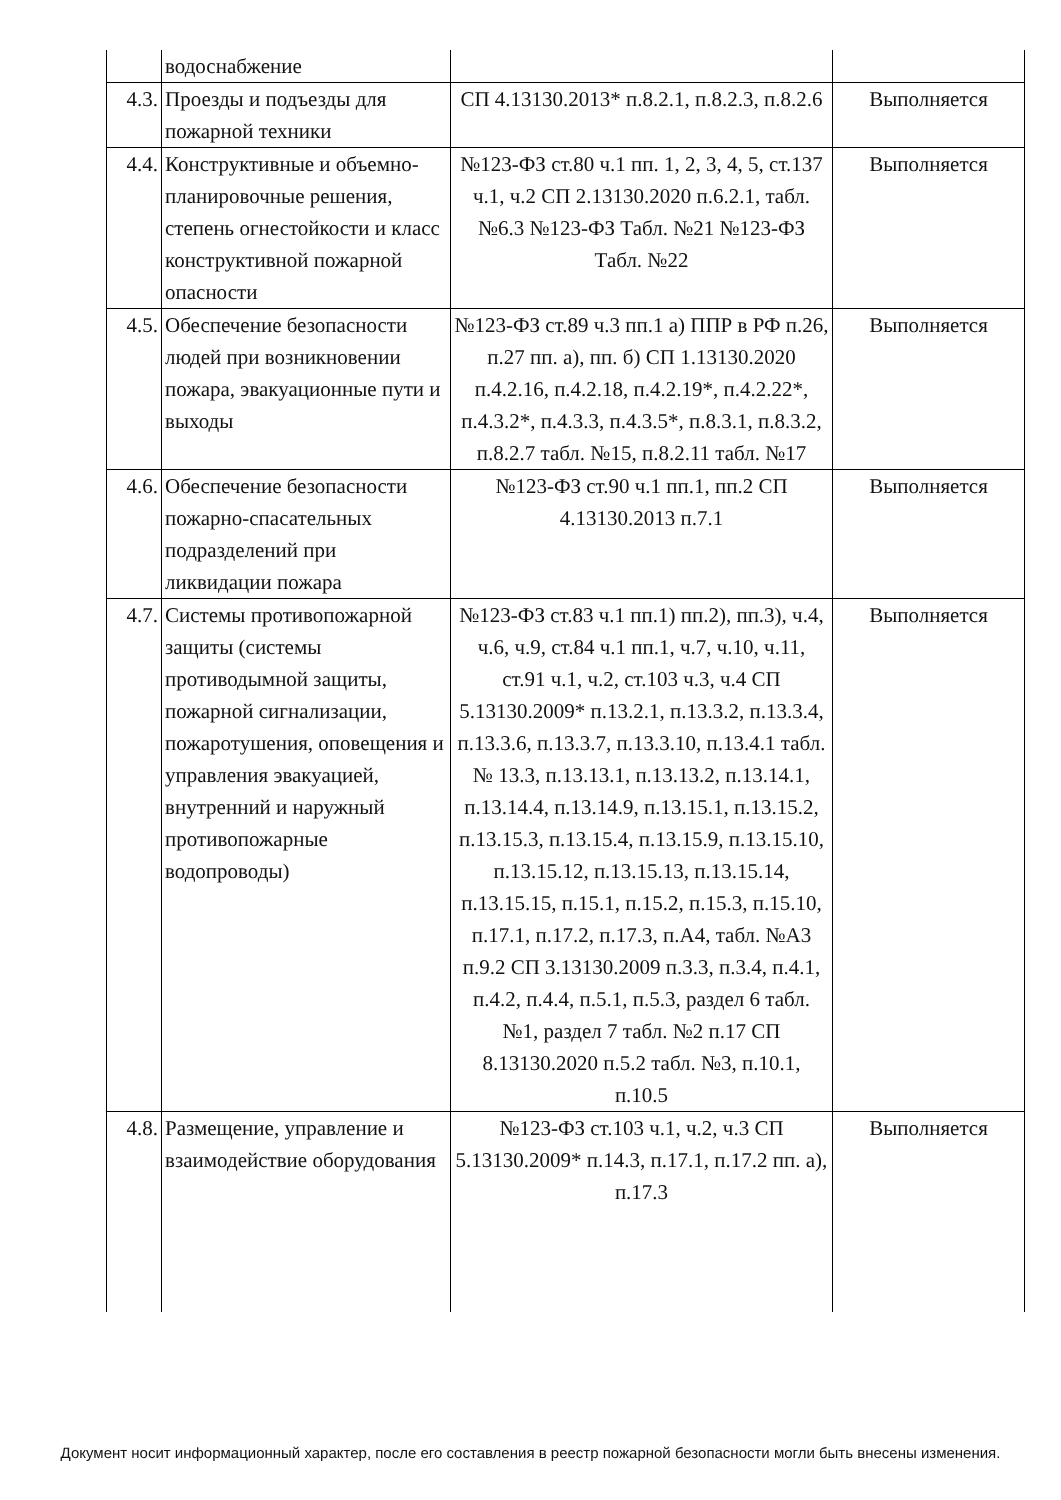| | водоснабжение | | |
| 4.3. | Проезды и подъезды для пожарной техники | СП 4.13130.2013* п.8.2.1, п.8.2.3, п.8.2.6 | Выполняется |
| 4.4. | Конструктивные и объемно-планировочные решения, степень огнестойкости и класс конструктивной пожарной опасности | №123-ФЗ ст.80 ч.1 пп. 1, 2, 3, 4, 5, ст.137 ч.1, ч.2 СП 2.13130.2020 п.6.2.1, табл. №6.3 №123-ФЗ Табл. №21 №123-ФЗ Табл. №22 | Выполняется |
| 4.5. | Обеспечение безопасности людей при возникновении пожара, эвакуационные пути и выходы | №123-ФЗ ст.89 ч.3 пп.1 а) ППР в РФ п.26, п.27 пп. а), пп. б) СП 1.13130.2020 п.4.2.16, п.4.2.18, п.4.2.19*, п.4.2.22*, п.4.3.2*, п.4.3.3, п.4.3.5*, п.8.3.1, п.8.3.2, п.8.2.7 табл. №15, п.8.2.11 табл. №17 | Выполняется |
| 4.6. | Обеспечение безопасности пожарно-спасательных подразделений при ликвидации пожара | №123-ФЗ ст.90 ч.1 пп.1, пп.2 СП 4.13130.2013 п.7.1 | Выполняется |
| 4.7. | Системы противопожарной защиты (системы противодымной защиты, пожарной сигнализации, пожаротушения, оповещения и управления эвакуацией, внутренний и наружный противопожарные водопроводы) | №123-ФЗ ст.83 ч.1 пп.1) пп.2), пп.3), ч.4, ч.6, ч.9, ст.84 ч.1 пп.1, ч.7, ч.10, ч.11, ст.91 ч.1, ч.2, ст.103 ч.3, ч.4 СП 5.13130.2009* п.13.2.1, п.13.3.2, п.13.3.4, п.13.3.6, п.13.3.7, п.13.3.10, п.13.4.1 табл. № 13.3, п.13.13.1, п.13.13.2, п.13.14.1, п.13.14.4, п.13.14.9, п.13.15.1, п.13.15.2, п.13.15.3, п.13.15.4, п.13.15.9, п.13.15.10, п.13.15.12, п.13.15.13, п.13.15.14, п.13.15.15, п.15.1, п.15.2, п.15.3, п.15.10, п.17.1, п.17.2, п.17.3, п.А4, табл. №А3 п.9.2 СП 3.13130.2009 п.3.3, п.3.4, п.4.1, п.4.2, п.4.4, п.5.1, п.5.3, раздел 6 табл. №1, раздел 7 табл. №2 п.17 СП 8.13130.2020 п.5.2 табл. №3, п.10.1, п.10.5 | Выполняется |
| 4.8. | Размещение, управление и взаимодействие оборудования | №123-ФЗ ст.103 ч.1, ч.2, ч.3 СП 5.13130.2009* п.14.3, п.17.1, п.17.2 пп. а), п.17.3 | Выполняется |
Документ носит информационный характер, после его составления в реестр пожарной безопасности могли быть внесены изменения.